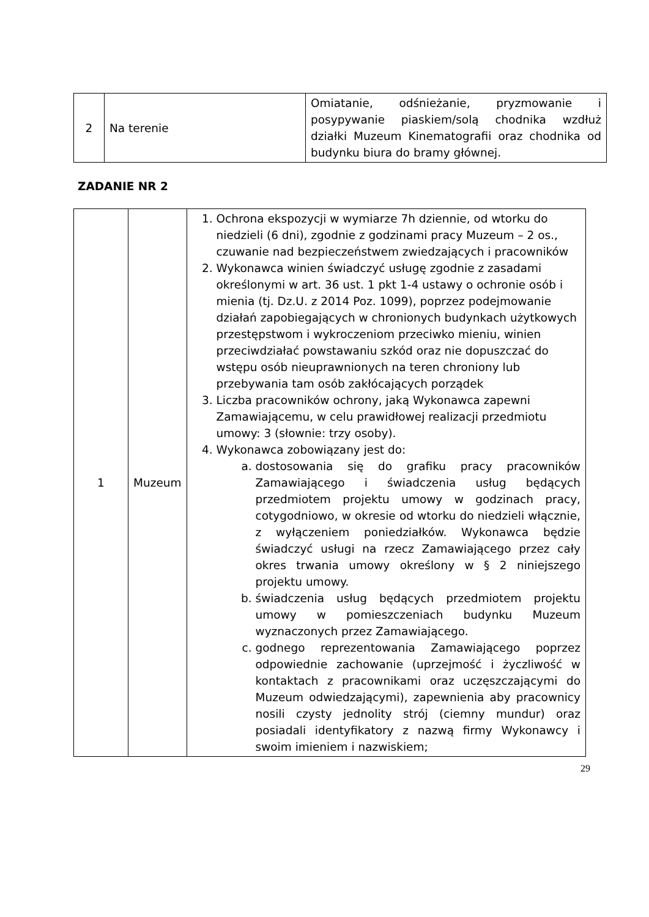| 2 | Na terenie | Omiatanie, odśnieżanie, pryzmowanie i posypywanie piaskiem/solą chodnika wzdłuż działki Muzeum Kinematografii oraz chodnika od budynku biura do bramy głównej. |
ZADANIE NR 2
| 1 | Muzeum | 1. Ochrona ekspozycji w wymiarze 7h dziennie, od wtorku do niedzieli (6 dni), zgodnie z godzinami pracy Muzeum – 2 os., czuwanie nad bezpieczeństwem zwiedzających i pracowników 2. Wykonawca winien świadczyć usługę zgodnie z zasadami określonymi w art. 36 ust. 1 pkt 1-4 ustawy o ochronie osób i mienia (tj. Dz.U. z 2014 Poz. 1099), poprzez podejmowanie działań zapobiegających w chronionych budynkach użytkowych przestępstwom i wykroczeniom przeciwko mieniu, winien przeciwdziałać powstawaniu szkód oraz nie dopuszczać do wstępu osób nieuprawnionych na teren chroniony lub przebywania tam osób zakłócających porządek 3. Liczba pracowników ochrony, jaką Wykonawca zapewni Zamawiającemu, w celu prawidłowej realizacji przedmiotu umowy: 3 (słownie: trzy osoby). 4. Wykonawca zobowiązany jest do: a. dostosowania się do grafiku pracy pracowników Zamawiającego i świadczenia usług będących przedmiotem projektu umowy w godzinach pracy, cotygodniowo, w okresie od wtorku do niedzieli włącznie, z wyłączeniem poniedziałków. Wykonawca będzie świadczyć usługi na rzecz Zamawiającego przez cały okres trwania umowy określony w § 2 niniejszego projektu umowy. b. świadczenia usług będących przedmiotem projektu umowy w pomieszczeniach budynku Muzeum wyznaczonych przez Zamawiającego. c. godnego reprezentowania Zamawiającego poprzez odpowiednie zachowanie (uprzejmość i życzliwość w kontaktach z pracownikami oraz uczęszczającymi do Muzeum odwiedzającymi), zapewnienia aby pracownicy nosili czysty jednolity strój (ciemny mundur) oraz posiadali identyfikatory z nazwą firmy Wykonawcy i swoim imieniem i nazwiskiem; |
29